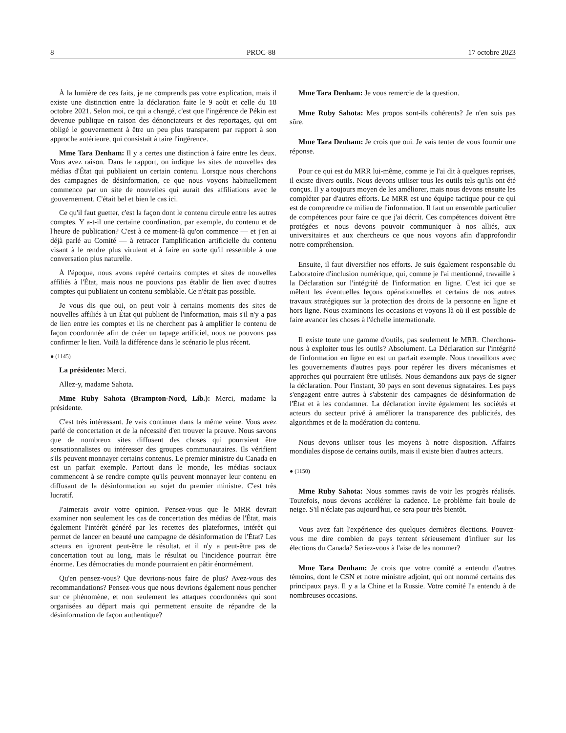8 PROC-88 17 octobre 2023
À la lumière de ces faits, je ne comprends pas votre explication, mais il existe une distinction entre la déclaration faite le 9 août et celle du 18 octobre 2021. Selon moi, ce qui a changé, c'est que l'ingérence de Pékin est devenue publique en raison des dénonciateurs et des reportages, qui ont obligé le gouvernement à être un peu plus transparent par rapport à son approche antérieure, qui consistait à taire l'ingérence.
Mme Tara Denham: Il y a certes une distinction à faire entre les deux. Vous avez raison. Dans le rapport, on indique les sites de nouvelles des médias d'État qui publiaient un certain contenu. Lorsque nous cherchons des campagnes de désinformation, ce que nous voyons habituellement commence par un site de nouvelles qui aurait des affiliations avec le gouvernement. C'était bel et bien le cas ici.
Ce qu'il faut guetter, c'est la façon dont le contenu circule entre les autres comptes. Y a-t-il une certaine coordination, par exemple, du contenu et de l'heure de publication? C'est à ce moment-là qu'on commence — et j'en ai déjà parlé au Comité — à retracer l'amplification artificielle du contenu visant à le rendre plus virulent et à faire en sorte qu'il ressemble à une conversation plus naturelle.
À l'époque, nous avons repéré certains comptes et sites de nouvelles affiliés à l'État, mais nous ne pouvions pas établir de lien avec d'autres comptes qui publiaient un contenu semblable. Ce n'était pas possible.
Je vous dis que oui, on peut voir à certains moments des sites de nouvelles affiliés à un État qui publient de l'information, mais s'il n'y a pas de lien entre les comptes et ils ne cherchent pas à amplifier le contenu de façon coordonnée afin de créer un tapage artificiel, nous ne pouvons pas confirmer le lien. Voilà la différence dans le scénario le plus récent.
● (1145)
La présidente: Merci.
Allez-y, madame Sahota.
Mme Ruby Sahota (Brampton-Nord, Lib.): Merci, madame la présidente.
C'est très intéressant. Je vais continuer dans la même veine. Vous avez parlé de concertation et de la nécessité d'en trouver la preuve. Nous savons que de nombreux sites diffusent des choses qui pourraient être sensationnalistes ou intéresser des groupes communautaires. Ils vérifient s'ils peuvent monnayer certains contenus. Le premier ministre du Canada en est un parfait exemple. Partout dans le monde, les médias sociaux commencent à se rendre compte qu'ils peuvent monnayer leur contenu en diffusant de la désinformation au sujet du premier ministre. C'est très lucratif.
J'aimerais avoir votre opinion. Pensez-vous que le MRR devrait examiner non seulement les cas de concertation des médias de l'État, mais également l'intérêt généré par les recettes des plateformes, intérêt qui permet de lancer en beauté une campagne de désinformation de l'État? Les acteurs en ignorent peut-être le résultat, et il n'y a peut-être pas de concertation tout au long, mais le résultat ou l'incidence pourrait être énorme. Les démocraties du monde pourraient en pâtir énormément.
Qu'en pensez-vous? Que devrions-nous faire de plus? Avez-vous des recommandations? Pensez-vous que nous devrions également nous pencher sur ce phénomène, et non seulement les attaques coordonnées qui sont organisées au départ mais qui permettent ensuite de répandre de la désinformation de façon authentique?
Mme Tara Denham: Je vous remercie de la question.
Mme Ruby Sahota: Mes propos sont-ils cohérents? Je n'en suis pas sûre.
Mme Tara Denham: Je crois que oui. Je vais tenter de vous fournir une réponse.
Pour ce qui est du MRR lui-même, comme je l'ai dit à quelques reprises, il existe divers outils. Nous devons utiliser tous les outils tels qu'ils ont été conçus. Il y a toujours moyen de les améliorer, mais nous devons ensuite les compléter par d'autres efforts. Le MRR est une équipe tactique pour ce qui est de comprendre ce milieu de l'information. Il faut un ensemble particulier de compétences pour faire ce que j'ai décrit. Ces compétences doivent être protégées et nous devons pouvoir communiquer à nos alliés, aux universitaires et aux chercheurs ce que nous voyons afin d'approfondir notre compréhension.
Ensuite, il faut diversifier nos efforts. Je suis également responsable du Laboratoire d'inclusion numérique, qui, comme je l'ai mentionné, travaille à la Déclaration sur l'intégrité de l'information en ligne. C'est ici que se mêlent les éventuelles leçons opérationnelles et certains de nos autres travaux stratégiques sur la protection des droits de la personne en ligne et hors ligne. Nous examinons les occasions et voyons là où il est possible de faire avancer les choses à l'échelle internationale.
Il existe toute une gamme d'outils, pas seulement le MRR. Cherchons-nous à exploiter tous les outils? Absolument. La Déclaration sur l'intégrité de l'information en ligne en est un parfait exemple. Nous travaillons avec les gouvernements d'autres pays pour repérer les divers mécanismes et approches qui pourraient être utilisés. Nous demandons aux pays de signer la déclaration. Pour l'instant, 30 pays en sont devenus signataires. Les pays s'engagent entre autres à s'abstenir des campagnes de désinformation de l'État et à les condamner. La déclaration invite également les sociétés et acteurs du secteur privé à améliorer la transparence des publicités, des algorithmes et de la modération du contenu.
Nous devons utiliser tous les moyens à notre disposition. Affaires mondiales dispose de certains outils, mais il existe bien d'autres acteurs.
● (1150)
Mme Ruby Sahota: Nous sommes ravis de voir les progrès réalisés. Toutefois, nous devons accélérer la cadence. Le problème fait boule de neige. S'il n'éclate pas aujourd'hui, ce sera pour très bientôt.
Vous avez fait l'expérience des quelques dernières élections. Pouvez-vous me dire combien de pays tentent sérieusement d'influer sur les élections du Canada? Seriez-vous à l'aise de les nommer?
Mme Tara Denham: Je crois que votre comité a entendu d'autres témoins, dont le CSN et notre ministre adjoint, qui ont nommé certains des principaux pays. Il y a la Chine et la Russie. Votre comité l'a entendu à de nombreuses occasions.